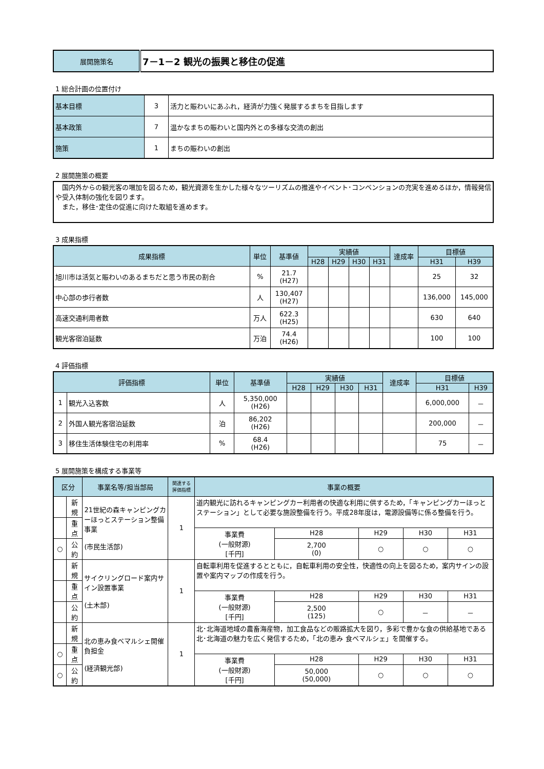| 展開施策名 | 7－1－2 観光の振興と移住の促進 |
1 総合計画の位置付け
| 基本目標 | 3 | 活力と賑わいにあふれ，経済が力強く発展するまちを目指します |
| 基本政策 | 7 | 温かなまちの賑わいと国内外との多様な交流の創出 |
| 施策 | 1 | まちの賑わいの創出 |
2 展開施策の概要
　国内外からの観光客の増加を図るため，観光資源を生かした様々なツーリズムの推進やイベント･コンベンションの充実を進めるほか，情報発信や受入体制の強化を図ります。
　また，移住･定住の促進に向けた取組を進めます。
3 成果指標
| 成果指標 | 単位 | 基準値 | 実績値 | | | | 達成率 | 目標値 | |
| --- | --- | --- | --- | --- | --- | --- | --- | --- | --- |
| | | | H28 | H29 | H30 | H31 | | H31 | H39 |
| 旭川市は活気と賑わいのあるまちだと思う市民の割合 | % | 21.7 (H27) | | | | | | 25 | 32 |
| 中心部の歩行者数 | 人 | 130,407 (H27) | | | | | | 136,000 | 145,000 |
| 高速交通利用者数 | 万人 | 622.3 (H25) | | | | | | 630 | 640 |
| 観光客宿泊延数 | 万泊 | 74.4 (H26) | | | | | | 100 | 100 |
4 評価指標
| 評価指標 | | 単位 | 基準値 | 実績値 | | | | 達成率 | 目標値 | |
| --- | --- | --- | --- | --- | --- | --- | --- | --- | --- | --- |
| | | | | H28 | H29 | H30 | H31 | | H31 | H39 |
| 1 | 観光入込客数 | 人 | 5,350,000 (H26) | | | | | | 6,000,000 | － |
| 2 | 外国人観光客宿泊延数 | 泊 | 86,202 (H26) | | | | | | 200,000 | － |
| 3 | 移住生活体験住宅の利用率 | % | 68.4 (H26) | | | | | | 75 | － |
5 展開施策を構成する事業等
| 区分 | | 事業名等/担当部局 | 関連する 評価指標 | 事業の概要 | | | | |
| --- | --- | --- | --- | --- | --- | --- | --- | --- |
| | 新規 | 21世紀の森キャンピングカーほっとステーション整備事業 (市民生活部) | 1 | 道内観光に訪れるキャンピングカー利用者の快適な利用に供するため，「キャンピングカーほっとステーション」として必要な施設整備を行う。平成28年度は，電源設備等に係る整備を行う。 | | | | |
| | 重点 | | | | | | | |
| | | | | 事業費 (一般財源) [千円] | H28 | H29 | H30 | H31 |
| ○ | 公約 | | | | 2,700 (0) | ○ | ○ | ○ |
| | 新規 | サイクリングロード案内サイン設置事業 (土木部) | 1 | 自転車利用を促進するとともに，自転車利用の安全性，快適性の向上を図るため，案内サインの設置や案内マップの作成を行う。 | | | | |
| | 重点 | | | | | | | |
| | | | | 事業費 (一般財源) [千円] | H28 | H29 | H30 | H31 |
| | 公約 | | | | 2,500 (125) | ○ | － | － |
| | 新規 | 北の恵み食べマルシェ開催負担金 (経済観光部) | 1 | 北･北海道地域の農畜海産物，加工食品などの販路拡大を図り，多彩で豊かな食の供給基地である北･北海道の魅力を広く発信するため，「北の恵み 食べマルシェ」を開催する。 | | | | |
| ○ | 重点 | | | | | | | |
| | | | | 事業費 (一般財源) [千円] | H28 | H29 | H30 | H31 |
| ○ | 公約 | | | | 50,000 (50,000) | ○ | ○ | ○ |